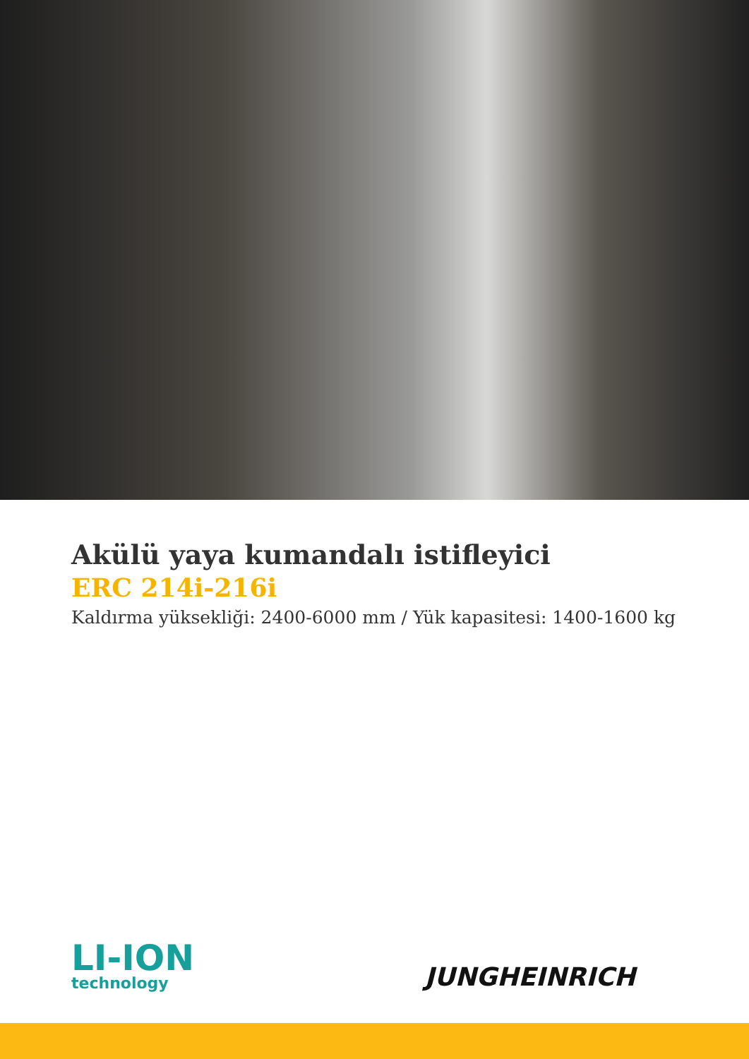Akülü yaya kumandalı istifleyici
ERC 214i-216i
Kaldırma yüksekliği: 2400-6000 mm / Yük kapasitesi: 1400-1600 kg
LI-ION
technology
JUNGHEINRICH